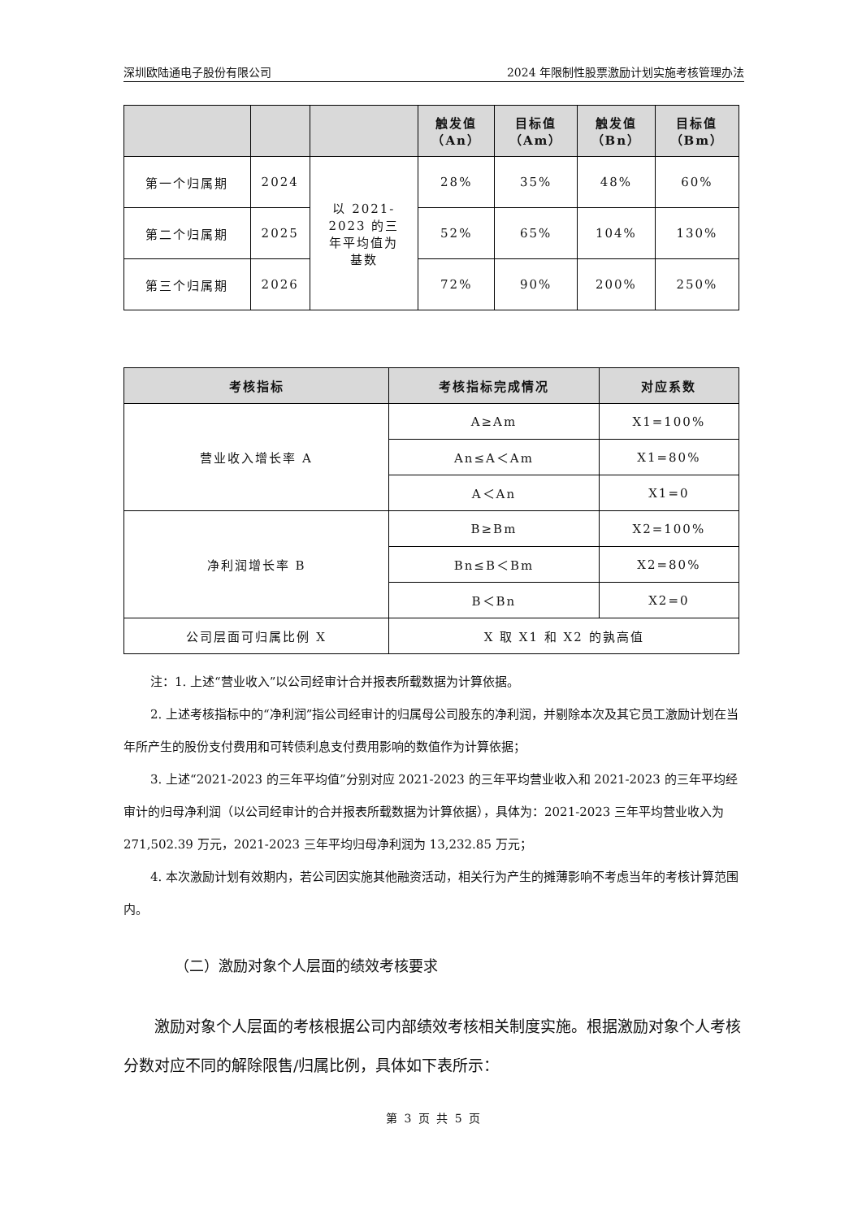深圳欧陆通电子股份有限公司 2024 年限制性股票激励计划实施考核管理办法
| | | | 触发值 （An） | 目标值 （Am） | 触发值 （Bn） | 目标值 （Bm） |
| --- | --- | --- | --- | --- | --- | --- |
| 第一个归属期 | 2024 | 以 2021- 2023 的三 年平均值为 基数 | 28% | 35% | 48% | 60% |
| 第二个归属期 | 2025 | | 52% | 65% | 104% | 130% |
| 第三个归属期 | 2026 | | 72% | 90% | 200% | 250% |
| 考核指标 | 考核指标完成情况 | 对应系数 |
| --- | --- | --- |
| 营业收入增长率 A | A≥Am | X1=100% |
| | An≤A＜Am | X1=80% |
| | A＜An | X1=0 |
| 净利润增长率 B | B≥Bm | X2=100% |
| | Bn≤B＜Bm | X2=80% |
| | B＜Bn | X2=0 |
| 公司层面可归属比例 X | X 取 X1 和 X2 的孰高值 | |
注：1. 上述“营业收入”以公司经审计合并报表所载数据为计算依据。
2. 上述考核指标中的“净利润”指公司经审计的归属母公司股东的净利润，并剔除本次及其它员工激励计划在当年所产生的股份支付费用和可转债利息支付费用影响的数值作为计算依据；
3. 上述“2021-2023 的三年平均值”分别对应 2021-2023 的三年平均营业收入和 2021-2023 的三年平均经审计的归母净利润（以公司经审计的合并报表所载数据为计算依据），具体为：2021-2023 三年平均营业收入为 271,502.39 万元，2021-2023 三年平均归母净利润为 13,232.85 万元；
4. 本次激励计划有效期内，若公司因实施其他融资活动，相关行为产生的摊薄影响不考虑当年的考核计算范围内。
（二）激励对象个人层面的绩效考核要求
激励对象个人层面的考核根据公司内部绩效考核相关制度实施。根据激励对象个人考核分数对应不同的解除限售/归属比例，具体如下表所示：
第 3 页 共 5 页